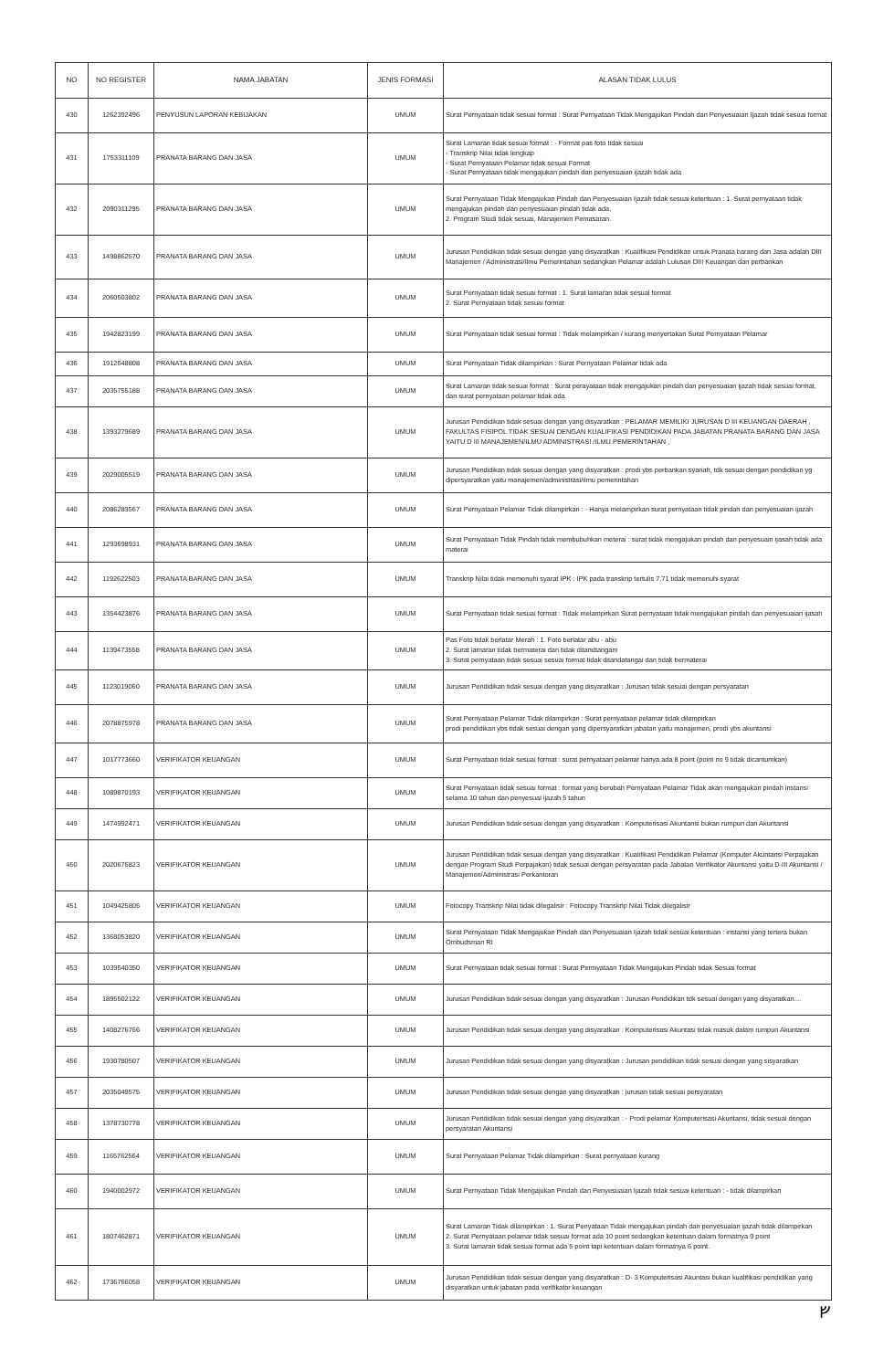| NO | NO REGISTER | NAMA JABATAN | JENIS FORMASI | ALASAN TIDAK LULUS |
| --- | --- | --- | --- | --- |
| 430 | 1262392496 | PENYUSUN LAPORAN KEBIJAKAN | UMUM | Surat Pernyataan tidak sesuai format : Surat Pernyataan Tidak Mengajukan Pindah dan Penyesuaian Ijazah tidak sesuai format |
| 431 | 1753311109 | PRANATA BARANG DAN JASA | UMUM | Surat Lamaran tidak sesuai format : - Format pas foto tidak sesuai - Transkrip Nilai tidak lengkap - Surat Pernyataan Pelamar tidak sesuai Format - Surat Pernyataan tidak mengajukan pindah dan penyesuaian ijazah tidak ada |
| 432 | 2090311295 | PRANATA BARANG DAN JASA | UMUM | Surat Pernyataan Tidak Mengajukan Pindah dan Penyesuaian Ijazah tidak sesuai ketentuan : 1. Surat pernyataan tidak mengajukan pindah dan penyesuaian pindah tidak ada, 2. Program Studi tidak sesuai, Manajemen Pemasaran. |
| 433 | 1498862570 | PRANATA BARANG DAN JASA | UMUM | Jurusan Pendidikan tidak sesuai dengan yang disyaratkan : Kualifikasi Pendidikan untuk Pranata barang dan Jasa adalah DIII Manajemen / Administrasi/Ilmu Pemerintahan sedangkan Pelamar adalah Lulusan DIII Keuangan dan perbankan |
| 434 | 2060503802 | PRANATA BARANG DAN JASA | UMUM | Surat Pernyataan tidak sesuai format : 1. Surat lamaran tidak sesuai format 2. Surat Pernyataan tidak sesuai format |
| 435 | 1942823199 | PRANATA BARANG DAN JASA | UMUM | Surat Pernyataan tidak sesuai format : Tidak melampirkan / kurang menyertakan Surat Pernyataan Pelamar |
| 436 | 1912548808 | PRANATA BARANG DAN JASA | UMUM | Surat Pernyataan Tidak dilampirkan : Surat Pernyataan Pelamar tidak ada |
| 437 | 2035755188 | PRANATA BARANG DAN JASA | UMUM | Surat Lamaran tidak sesuai format : Surat perayataan tidak mengajukan pindah dan penyesuaian ijazah tidak sesuai format, dan surat pernyataan pelamar tidak ada |
| 438 | 1393279689 | PRANATA BARANG DAN JASA | UMUM | Jurusan Pendidikan tidak sesuai dengan yang disyaratkan : PELAMAR MEMILIKI JURUSAN D III KEUANGAN DAERAH , FAKULTAS FISIPOL TIDAK SESUAI DENGAN KUALIFIKASI PENDIDIKAN PADA JABATAN PRANATA BARANG DAN JASA YAITU D III MANAJEMEN/ILMU ADMINISTRASI /ILMU PEMERINTAHAN , |
| 439 | 2029005519 | PRANATA BARANG DAN JASA | UMUM | Jurusan Pendidikan tidak sesuai dengan yang disyaratkan : prodi ybs perbankan syariah, tdk sesuai dengan pendidikan yg dipersyaratkan yaitu manajemen/administrasi/ilmu pemerintahan |
| 440 | 2086283567 | PRANATA BARANG DAN JASA | UMUM | Surat Pernyataan Pelamar Tidak dilampirkan : - Hanya melampirkan surat pernyataan tidak pindah dan penyesuaian ijazah |
| 441 | 1293698931 | PRANATA BARANG DAN JASA | UMUM | Surat Pernyataan Tidak Pindah tidak membubuhkan meterai : surat tidak mengajukan pindah dan penyesuain ijasah tidak ada materai |
| 442 | 1192622503 | PRANATA BARANG DAN JASA | UMUM | Transkrip Nilai tidak memenuhi syarat IPK : IPK pada transkrip tertulis 7.71 tidak memenuhi syarat |
| 443 | 1354423876 | PRANATA BARANG DAN JASA | UMUM | Surat Pernyataan tidak sesuai format : Tidak melampirkan Surat pernyataan tidak mengajukan pindah dan penyesuaian ijasah |
| 444 | 1139473558 | PRANATA BARANG DAN JASA | UMUM | Pas Foto tidak berlatar Merah : 1. Foto berlatar abu - abu 2. Surat lamaran tidak bermaterai dan tidak ditandtangani 3. Surat pernyataan tidak sesuai sesuai format tidak ditandatangai dan tidak bermaterai |
| 445 | 1123019060 | PRANATA BARANG DAN JASA | UMUM | Jurusan Pendidikan tidak sesuai dengan yang disyaratkan : Jurusan tidak sesuai dengan persyaratan |
| 446 | 2078875978 | PRANATA BARANG DAN JASA | UMUM | Surat Pernyataan Pelamar Tidak dilampirkan : Surat pernyataan pelamar tidak dilampirkan prodi pendidikan ybs tidak sesuai dengan yang dipersyaratkan jabatan yaitu manajemen, prodi ybs akuntansi |
| 447 | 1017773660 | VERIFIKATOR KEUANGAN | UMUM | Surat Pernyataan tidak sesuai format : surat pernyataan pelamar hanya ada 8 point (point no 9 tidak dicantumkan) |
| 448 | 1089870193 | VERIFIKATOR KEUANGAN | UMUM | Surat Pernyataan tidak sesuai format : format yang berubah Pernyataan Pelamar Tidak akan mengajukan pindah instansi selama 10 tahun dan penyesuai ijazah 5 tahun |
| 449 | 1474992471 | VERIFIKATOR KEUANGAN | UMUM | Jurusan Pendidikan tidak sesuai dengan yang disyaratkan : Komputerisasi Akuntansi bukan rumpun dari Akuntansi |
| 450 | 2020676823 | VERIFIKATOR KEUANGAN | UMUM | Jurusan Pendidikan tidak sesuai dengan yang disyaratkan : Kualifikasi Pendidikan Pelamar (Komputer Akuntansi Perpajakan dengan Program Studi Perpajakan) tidak sesuai dengan persyaratan pada Jabatan Verifikator Akuntansi yaitu D-III Akuntansi / Manajemen/Administrasi Perkantoran |
| 451 | 1049425805 | VERIFIKATOR KEUANGAN | UMUM | Fotocopy Transkrip Nilai tidak dilegalisir : Fotocopy Transkrip Nilai Tidak dilegalisir |
| 452 | 1368053820 | VERIFIKATOR KEUANGAN | UMUM | Surat Pernyataan Tidak Mengajukan Pindah dan Penyesuaian Ijazah tidak sesuai ketentuan : instansi yang tertera bukan Ombudsman RI |
| 453 | 1039540350 | VERIFIKATOR KEUANGAN | UMUM | Surat Pernyataan tidak sesuai format : Surat Permyataan Tidak Mengajukan Pindah tidak Sesuai format |
| 454 | 1895502122 | VERIFIKATOR KEUANGAN | UMUM | Jurusan Pendidikan tidak sesuai dengan yang disyaratkan : Jurusan Pendidikan tdk sesuai dengan yang disyaratkan.... |
| 455 | 1408276766 | VERIFIKATOR KEUANGAN | UMUM | Jurusan Pendidikan tidak sesuai dengan yang disyaratkan : Komputerisasi Akuntasi tidak masuk dalam rumpun Akuntansi |
| 456 | 1930780507 | VERIFIKATOR KEUANGAN | UMUM | Jurusan Pendidikan tidak sesuai dengan yang disyaratkan : Jurusan pendidikan tidak sesuai dengan yang sisyaratkan |
| 457 | 2035049575 | VERIFIKATOR KEUANGAN | UMUM | Jurusan Pendidikan tidak sesuai dengan yang disyaratkan : jurusan tidak sesuai persyaratan |
| 458 | 1378730778 | VERIFIKATOR KEUANGAN | UMUM | Jurusan Pendidikan tidak sesuai dengan yang disyaratkan : - Prodi pelamar Komputerisasi Akuntansi, tidak sesuai dengan persyaratan Akuntansi |
| 459 | 1165762564 | VERIFIKATOR KEUANGAN | UMUM | Surat Pernyataan Pelamar Tidak dilampirkan : Surat pernyataan kurang |
| 460 | 1940002972 | VERIFIKATOR KEUANGAN | UMUM | Surat Pernyataan Tidak Mengajukan Pindah dan Penyesuaian Ijazah tidak sesuai ketentuan : - tidak dilampirkan |
| 461 | 1807462871 | VERIFIKATOR KEUANGAN | UMUM | Surat Lamaran Tidak dilampirkan : 1. Surat Penyataan Tidak mengajukan pindah dan penyesuaian ijazah tidak dilampirkan 2. Surat Pernyataan pelamar tidak sesuai format ada 10 point sedangkan ketentuan dalam formatnya 9 point 3. Surat lamaran tidak sesuai format ada 5 point tapi ketentuan dalam formatnya 6 point. |
| 462 | 1736766058 | VERIFIKATOR KEUANGAN | UMUM | Jurusan Pendidikan tidak sesuai dengan yang disyaratkan : D- 3 Komputerisasi Akuntasi bukan kualifikasi pendidikan yang disyaratkan untuk jabatan pada verifikator keuangan |
ᚠ